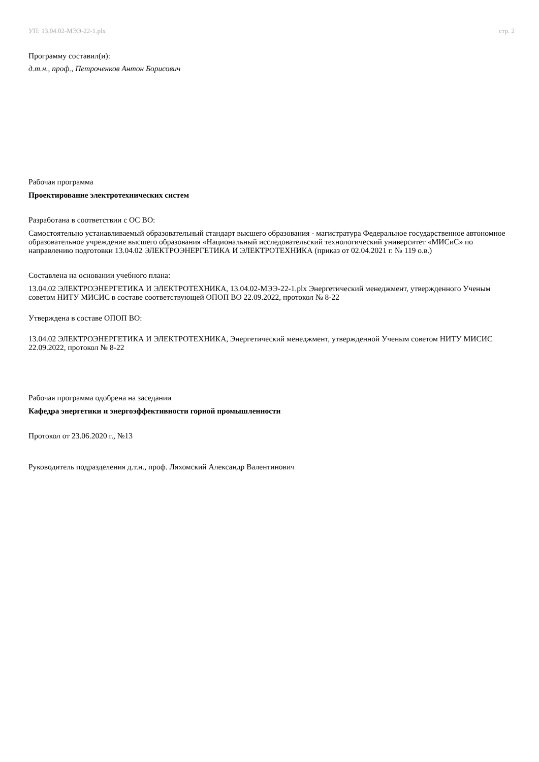УП: 13.04.02-МЭЭ-22-1.plx стр. 2
Программу составил(и):
д.т.н., проф., Петроченков Антон Борисович
Рабочая программа
Проектирование электротехнических систем
Разработана в соответствии с ОС ВО:
Самостоятельно устанавливаемый образовательный стандарт высшего образования - магистратура Федеральное государственное автономное образовательное учреждение высшего образования «Национальный исследовательский технологический университет «МИСиС» по направлению подготовки 13.04.02 ЭЛЕКТРОЭНЕРГЕТИКА И ЭЛЕКТРОТЕХНИКА (приказ от 02.04.2021 г. № 119 о.в.)
Составлена на основании учебного плана:
13.04.02 ЭЛЕКТРОЭНЕРГЕТИКА И ЭЛЕКТРОТЕХНИКА, 13.04.02-МЭЭ-22-1.plx Энергетический менеджмент, утвержденного Ученым советом НИТУ МИСИС в составе соответствующей ОПОП ВО 22.09.2022, протокол № 8-22
Утверждена в составе ОПОП ВО:
13.04.02 ЭЛЕКТРОЭНЕРГЕТИКА И ЭЛЕКТРОТЕХНИКА, Энергетический менеджмент, утвержденной Ученым советом НИТУ МИСИС 22.09.2022, протокол № 8-22
Рабочая программа одобрена на заседании
Кафедра энергетики и энергоэффективности горной промышленности
Протокол от 23.06.2020 г., №13
Руководитель подразделения д.т.н., проф. Ляхомский Александр Валентинович